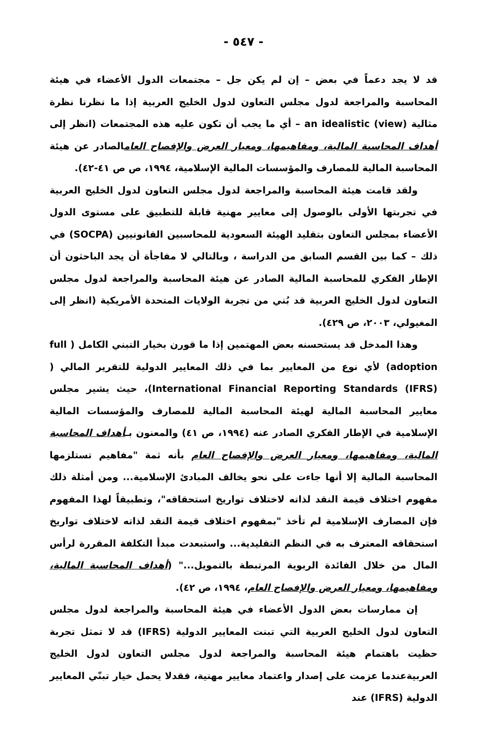- ٥٤٧ -
قد لا يجد دعماً في بعض – إن لم يكن جل – مجتمعات الدول الأعضاء في هيئة المحاسبة والمراجعة لدول مجلس التعاون لدول الخليج العربية إذا ما نظرنا نظرة مثالية an idealistic (view) – أي ما يجب أن تكون عليه هذه المجتمعات (انظر إلى أهداف المحاسبة المالية، ومفاهيمها، ومعيار العرض والإفصاح العامالصادر عن هيئة المحاسبة المالية للمصارف والمؤسسات المالية الإسلامية، ١٩٩٤، ص ص ٤١-٤٢).
ولقد قامت هيئة المحاسبة والمراجعة لدول مجلس التعاون لدول الخليج العربية في تجربتها الأولى بالوصول إلى معايير مهنية قابلة للتطبيق على مستوى الدول الأعضاء بمجلس التعاون بتقليد الهيئة السعودية للمحاسبين القانونيين (SOCPA) في ذلك – كما بين القسم السابق من الدراسة ، وبالتالي لا مفاجأة أن يجد الباحثون أن الإطار الفكري للمحاسبة المالية الصادر عن هيئة المحاسبة والمراجعة لدول مجلس التعاون لدول الخليج العربية قد بُني من تجربة الولايات المتحدة الأمريكية (انظر إلى المغيولي، ٢٠٠٣، ص ٤٢٩).
وهذا المدخل قد يستحسنه بعض المهتمين إذا ما قورن بخيار التبني الكامل ( full adoption) لأي نوع من المعايير بما في ذلك المعايير الدولية للتقرير المالي ( International Financial Reporting Standards (IFRS))، حيث يشير مجلس معايير المحاسبة المالية لهيئة المحاسبة المالية للمصارف والمؤسسات المالية الإسلامية في الإطار الفكري الصادر عنه (١٩٩٤، ص ٤١) والمعنون بـأهداف المحاسبة المالية، ومفاهيمها، ومعيار العرض والإفصاح العام بأنه ثمة "مفاهيم تستلزمها المحاسبة المالية إلا أنها جاءت على نحو يخالف المبادئ الإسلامية... ومن أمثلة ذلك مفهوم اختلاف قيمة النقد لذاته لاختلاف تواريخ استحقاقه"، وتطبيقاً لهذا المفهوم فإن المصارف الإسلامية لم تأخذ "بمفهوم اختلاف قيمة النقد لذاته لاختلاف تواريخ استحقاقه المعترف به في النظم التقليدية... واستبعدت مبدأ التكلفة المقررة لرأس المال من خلال الفائدة الربوية المرتبطة بالتمويل..." (أهداف المحاسبة المالية، ومفاهيمها، ومعيار العرض والإفصاح العام، ١٩٩٤، ص ٤٢).
إن ممارسات بعض الدول الأعضاء في هيئة المحاسبة والمراجعة لدول مجلس التعاون لدول الخليج العربية التي تبنت المعايير الدولية (IFRS) قد لا تمثل تجربة حظيت باهتمام هيئة المحاسبة والمراجعة لدول مجلس التعاون لدول الخليج العربيةعندما عزمت على إصدار واعتماد معايير مهنية، فقدلا يحمل خيار تبنّي المعايير الدولية (IFRS) عند